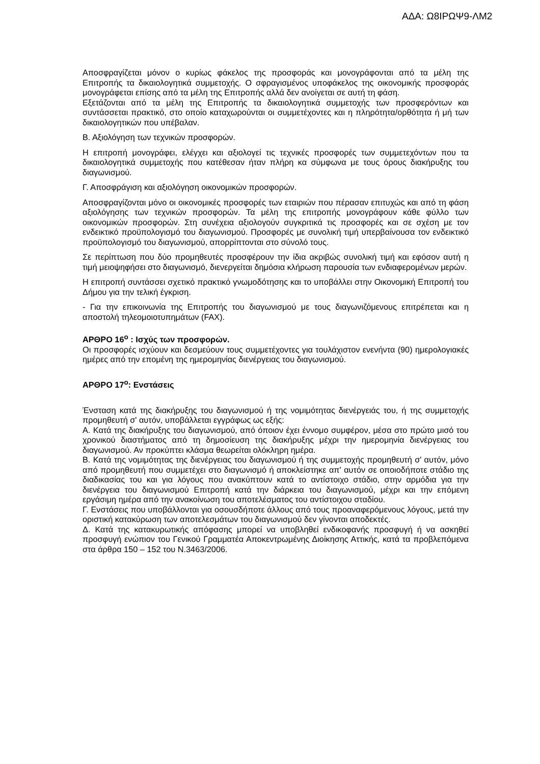ΑΔΑ: Ω8ΙΡΩΨ9-ΛΜ2
Αποσφραγίζεται μόνον ο κυρίως φάκελος της προσφοράς και μονογράφονται από τα μέλη της Επιτροπής τα δικαιολογητικά συμμετοχής. Ο σφραγισμένος υποφάκελος της οικονομικής προσφοράς μονογράφεται επίσης από τα μέλη της Επιτροπής αλλά δεν ανοίγεται σε αυτή τη φάση.
Εξετάζονται από τα μέλη της Επιτροπής τα δικαιολογητικά συμμετοχής των προσφερόντων και συντάσσεται πρακτικό, στο οποίο καταχωρούνται οι συμμετέχοντες και η πληρότητα/ορθότητα ή μή των δικαιολογητικών που υπέβαλαν.
Β. Αξιολόγηση των τεχνικών προσφορών.
Η επιτροπή μονογράφει, ελέγχει και αξιολογεί τις τεχνικές προσφορές των συμμετεχόντων που τα δικαιολογητικά συμμετοχής που κατέθεσαν ήταν πλήρη κα σύμφωνα με τους όρους διακήρυξης του διαγωνισμού.
Γ. Αποσφράγιση και αξιολόγηση οικονομικών προσφορών.
Αποσφραγίζονται μόνο οι οικονομικές προσφορές των εταιριών που πέρασαν επιτυχώς και από τη φάση αξιολόγησης των τεχνικών προσφορών. Τα μέλη της επιτροπής μονογράφουν κάθε φύλλο των οικονομικών προσφορών. Στη συνέχεια αξιολογούν συγκριτικά τις προσφορές και σε σχέση με τον ενδεικτικό προϋπολογισμό του διαγωνισμού. Προσφορές με συνολική τιμή υπερβαίνουσα τον ενδεικτικό προϋπολογισμό του διαγωνισμού, απορρίπτονται στο σύνολό τους.
Σε περίπτωση που δύο προμηθευτές προσφέρουν την ίδια ακριβώς συνολική τιμή και εφόσον αυτή η τιμή μειοψηφήσει στο διαγωνισμό, διενεργείται δημόσια κλήρωση παρουσία των ενδιαφερομένων μερών.
Η επιτροπή συντάσσει σχετικό πρακτικό γνωμοδότησης και το υποβάλλει στην Οικονομική Επιτροπή του Δήμου για την τελική έγκριση.
- Για την επικοινωνία της Επιτροπής του διαγωνισμού με τους διαγωνιζόμενους επιτρέπεται και η αποστολή τηλεομοιοτυπημάτων (FAX).
ΑΡΘΡΟ 16<sup>ο</sup> : Ισχύς των προσφορών.
Οι προσφορές ισχύουν και δεσμεύουν τους συμμετέχοντες για τουλάχιστον ενενήντα (90) ημερολογιακές ημέρες από την επομένη της ημερομηνίας διενέργειας του διαγωνισμού.
ΑΡΘΡΟ 17<sup>ο</sup>: Ενστάσεις
Ένσταση κατά της διακήρυξης του διαγωνισμού ή της νομιμότητας διενέργειάς του, ή της συμμετοχής προμηθευτή σ' αυτόν, υποβάλλεται εγγράφως ως εξής:
Α. Κατά της διακήρυξης του διαγωνισμού, από όποιον έχει έννομο συμφέρον, μέσα στο πρώτο μισό του χρονικού διαστήματος από τη δημοσίευση της διακήρυξης μέχρι την ημερομηνία διενέργειας του διαγωνισμού. Αν προκύπτει κλάσμα θεωρείται ολόκληρη ημέρα.
Β. Κατά της νομιμότητας της διενέργειας του διαγωνισμού ή της συμμετοχής προμηθευτή σ' αυτόν, μόνο από προμηθευτή που συμμετέχει στο διαγωνισμό ή αποκλείστηκε απ' αυτόν σε οποιοδήποτε στάδιο της διαδικασίας του και για λόγους που ανακύπτουν κατά το αντίστοιχο στάδιο, στην αρμόδια για την διενέργεια του διαγωνισμού Επιτροπή κατά την διάρκεια του διαγωνισμού, μέχρι και την επόμενη εργάσιμη ημέρα από την ανακοίνωση του αποτελέσματος του αντίστοιχου σταδίου.
Γ. Ενστάσεις που υποβάλλονται για οσουσδήποτε άλλους από τους προαναφερόμενους λόγους, μετά την οριστική κατακύρωση των αποτελεσμάτων του διαγωνισμού δεν γίνονται αποδεκτές.
Δ. Κατά της κατακυρωτικής απόφασης μπορεί να υποβληθεί ενδικοφανής προσφυγή ή να ασκηθεί προσφυγή ενώπιον του Γενικού Γραμματέα Αποκεντρωμένης Διοίκησης Αττικής, κατά τα προβλεπόμενα στα άρθρα 150 – 152 του Ν.3463/2006.